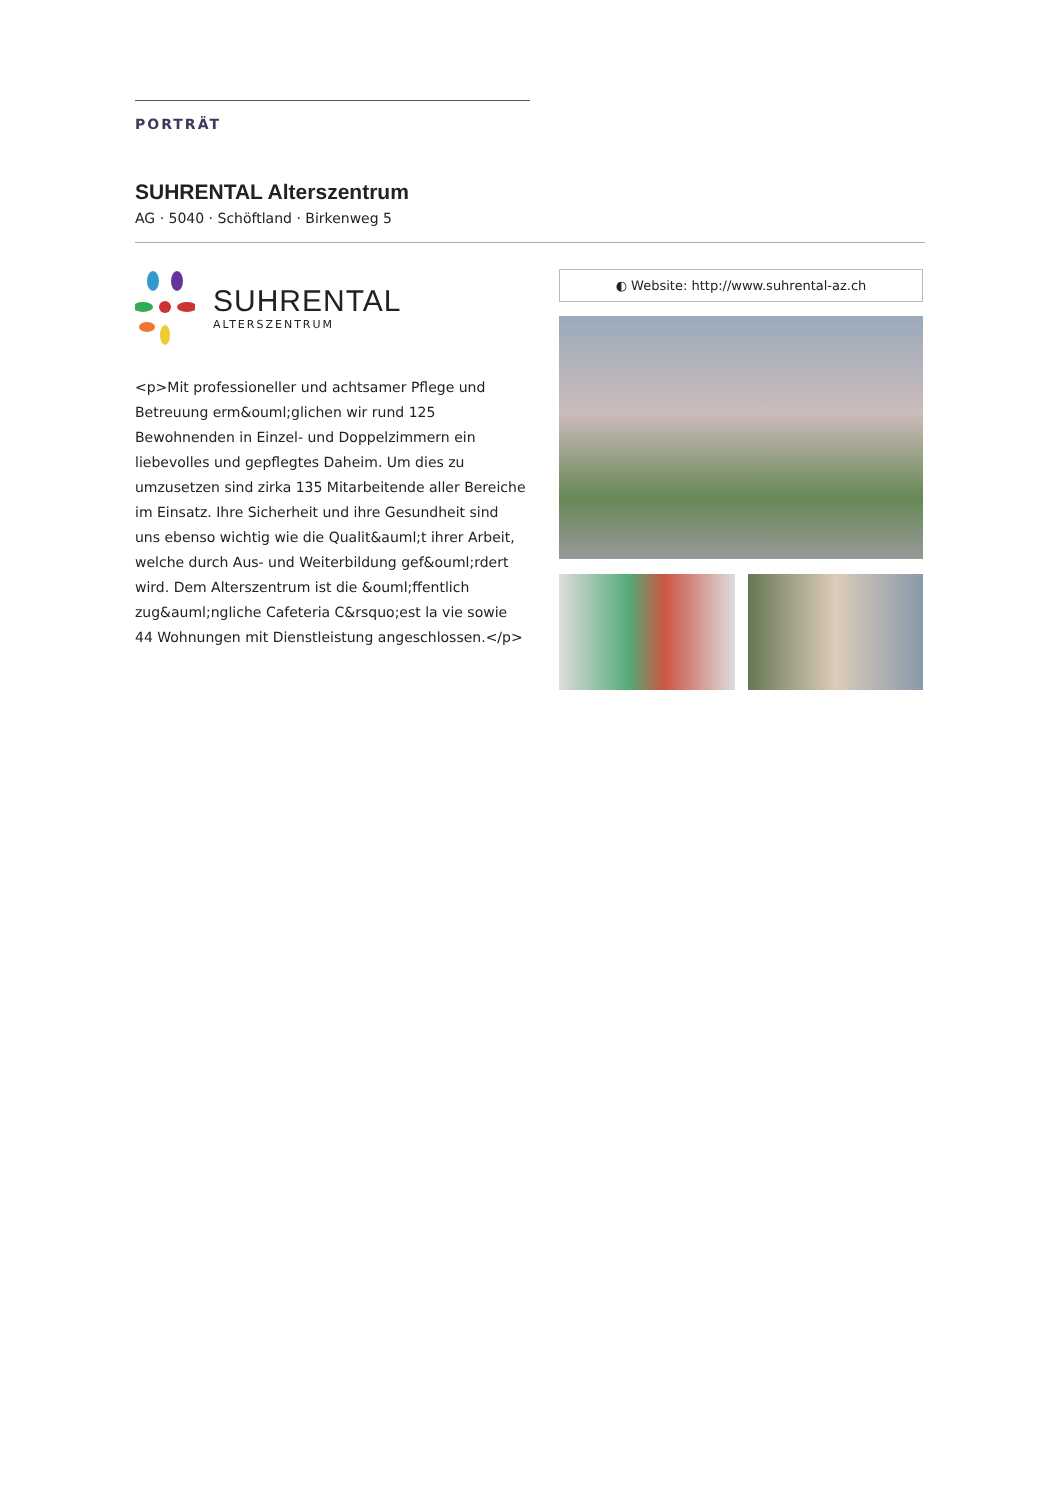PORTRÄT
SUHRENTAL Alterszentrum
AG · 5040 · Schöftland · Birkenweg 5
SUHRENTAL
ALTERSZENTRUM
<p>Mit professioneller und achtsamer Pflege und Betreuung erm&ouml;glichen wir rund 125 Bewohnenden in Einzel- und Doppelzimmern ein liebevolles und gepflegtes Daheim. Um dies zu umzusetzen sind zirka 135 Mitarbeitende aller Bereiche im Einsatz. Ihre Sicherheit und ihre Gesundheit sind uns ebenso wichtig wie die Qualit&auml;t ihrer Arbeit, welche durch Aus- und Weiterbildung gef&ouml;rdert wird. Dem Alterszentrum ist die &ouml;ffentlich zug&auml;ngliche Cafeteria C&rsquo;est la vie sowie 44 Wohnungen mit Dienstleistung angeschlossen.</p>
◐ Website: http://www.suhrental-az.ch